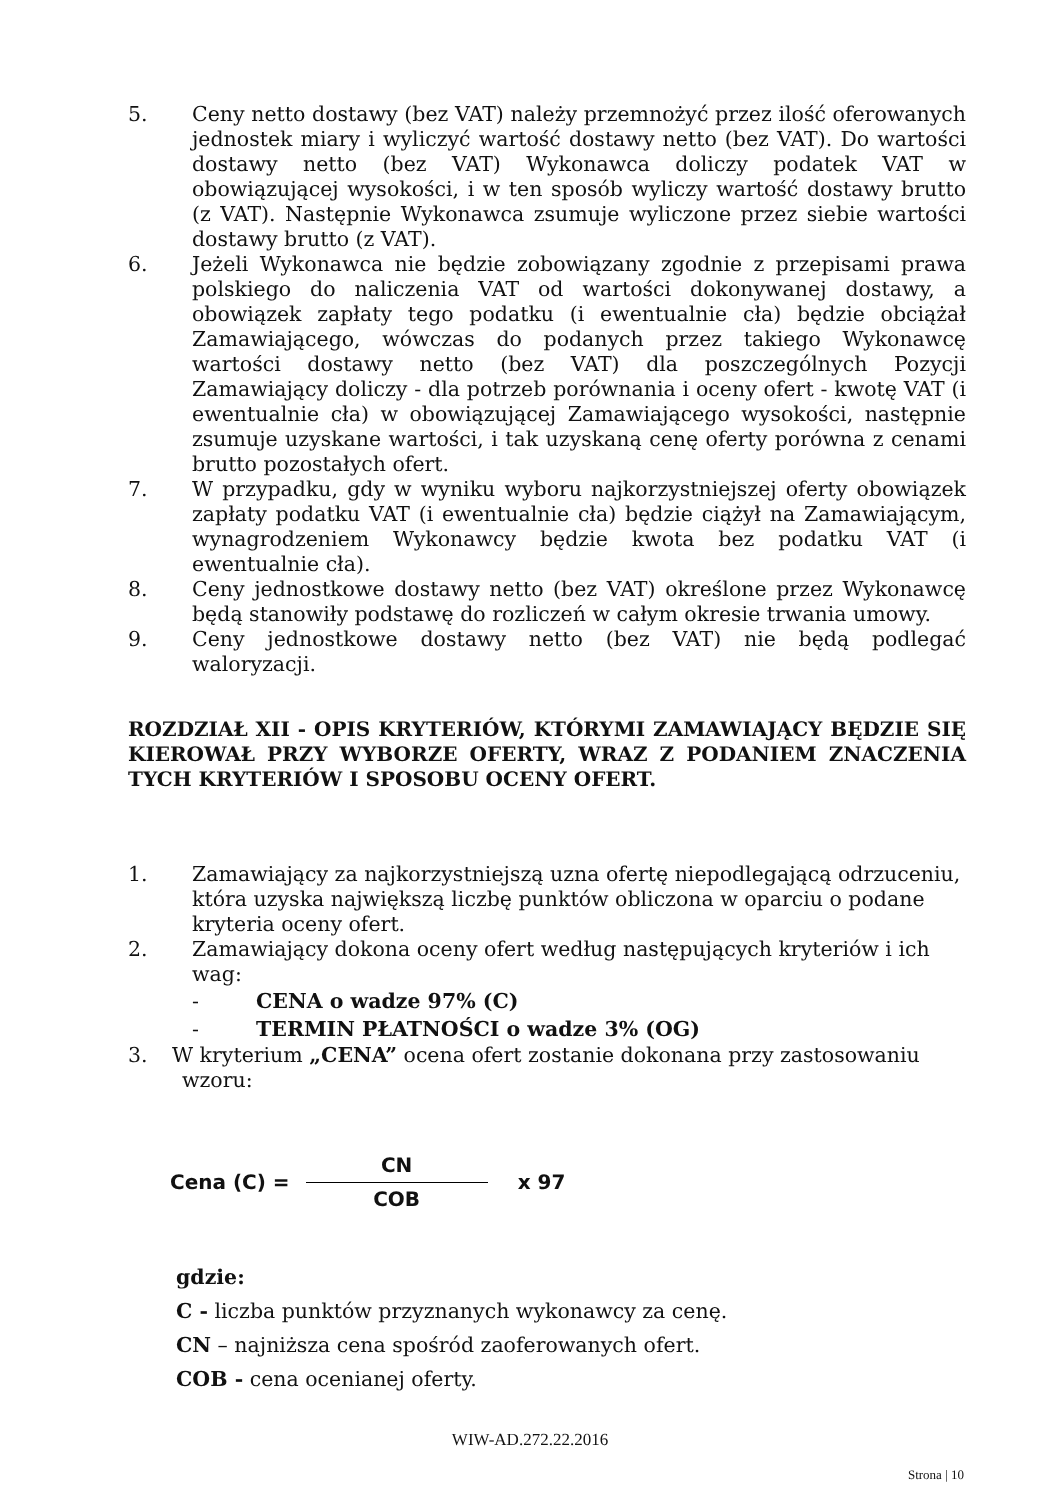5. Ceny netto dostawy (bez VAT) należy przemnożyć przez ilość oferowanych jednostek miary i wyliczyć wartość dostawy netto (bez VAT). Do wartości dostawy netto (bez VAT) Wykonawca doliczy podatek VAT w obowiązującej wysokości, i w ten sposób wyliczy wartość dostawy brutto (z VAT). Następnie Wykonawca zsumuje wyliczone przez siebie wartości dostawy brutto (z VAT).
6. Jeżeli Wykonawca nie będzie zobowiązany zgodnie z przepisami prawa polskiego do naliczenia VAT od wartości dokonywanej dostawy, a obowiązek zapłaty tego podatku (i ewentualnie cła) będzie obciążał Zamawiającego, wówczas do podanych przez takiego Wykonawcę wartości dostawy netto (bez VAT) dla poszczególnych Pozycji Zamawiający doliczy - dla potrzeb porównania i oceny ofert - kwotę VAT (i ewentualnie cła) w obowiązującej Zamawiającego wysokości, następnie zsumuje uzyskane wartości, i tak uzyskaną cenę oferty porówna z cenami brutto pozostałych ofert.
7. W przypadku, gdy w wyniku wyboru najkorzystniejszej oferty obowiązek zapłaty podatku VAT (i ewentualnie cła) będzie ciążył na Zamawiającym, wynagrodzeniem Wykonawcy będzie kwota bez podatku VAT (i ewentualnie cła).
8. Ceny jednostkowe dostawy netto (bez VAT) określone przez Wykonawcę będą stanowiły podstawę do rozliczeń w całym okresie trwania umowy.
9. Ceny jednostkowe dostawy netto (bez VAT) nie będą podlegać waloryzacji.
ROZDZIAŁ XII - OPIS KRYTERIÓW, KTÓRYMI ZAMAWIAJĄCY BĘDZIE SIĘ KIEROWAŁ PRZY WYBORZE OFERTY, WRAZ Z PODANIEM ZNACZENIA TYCH KRYTERIÓW I SPOSOBU OCENY OFERT.
1. Zamawiający za najkorzystniejszą uzna ofertę niepodlegającą odrzuceniu, która uzyska największą liczbę punktów obliczona w oparciu o podane kryteria oceny ofert.
2. Zamawiający dokona oceny ofert według następujących kryteriów i ich wag:
- CENA o wadze 97% (C)
- TERMIN PŁATNOŚCI o wadze 3% (OG)
3. W kryterium „CENA” ocena ofert zostanie dokonana przy zastosowaniu
wzoru:
Cena (C) =
CN
COB
x 97
gdzie:
C - liczba punktów przyznanych wykonawcy za cenę.
CN – najniższa cena spośród zaoferowanych ofert.
COB - cena ocenianej oferty.
WIW-AD.272.22.2016
Strona | 10